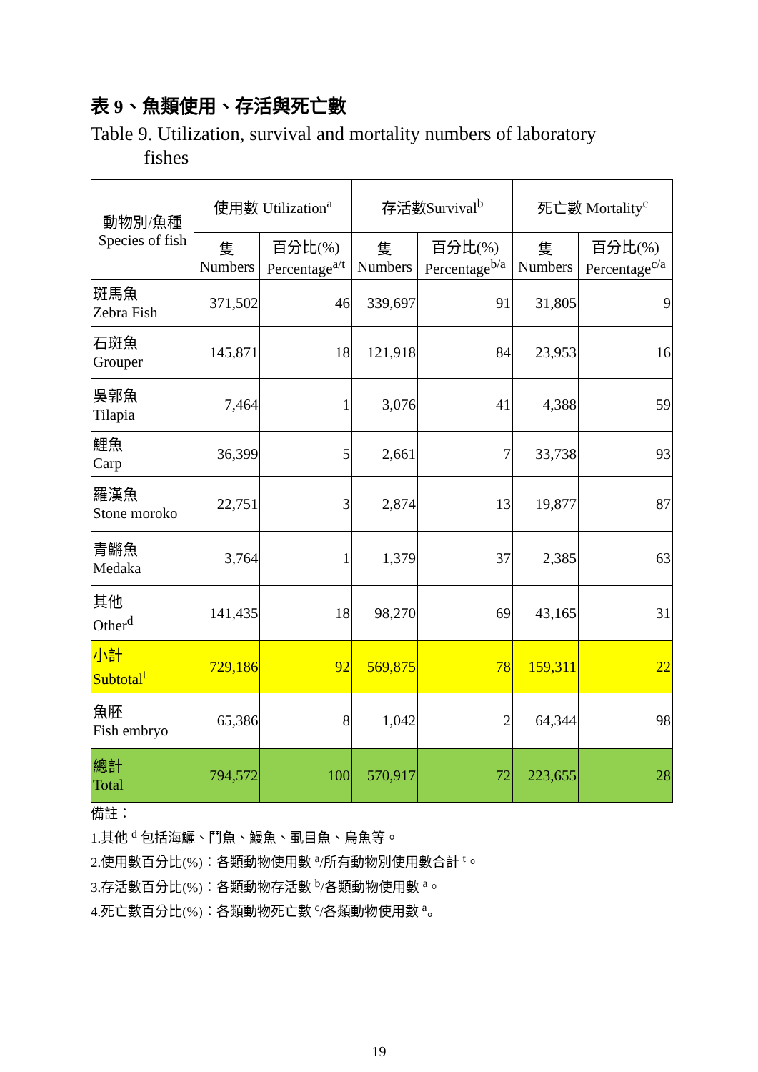表 9、魚類使用、存活與死亡數
Table 9. Utilization, survival and mortality numbers of laboratory
fishes
| 動物別/魚種 Species of fish | 使用數 Utilization<sup>a</sup> | | 存活數Survival<sup>b</sup> | | 死亡數 Mortality<sup>c</sup> | |
| --- | --- | --- | --- | --- | --- | --- |
| | 隻 Numbers | 百分比(%) Percentage<sup>a/t</sup> | 隻 Numbers | 百分比(%) Percentage<sup>b/a</sup> | 隻 Numbers | 百分比(%) Percentage<sup>c/a</sup> |
| 斑馬魚 Zebra Fish | 371,502 | 46 | 339,697 | 91 | 31,805 | 9 |
| 石斑魚 Grouper | 145,871 | 18 | 121,918 | 84 | 23,953 | 16 |
| 吳郭魚 Tilapia | 7,464 | 1 | 3,076 | 41 | 4,388 | 59 |
| 鯉魚 Carp | 36,399 | 5 | 2,661 | 7 | 33,738 | 93 |
| 羅漢魚 Stone moroko | 22,751 | 3 | 2,874 | 13 | 19,877 | 87 |
| 青鱂魚 Medaka | 3,764 | 1 | 1,379 | 37 | 2,385 | 63 |
| 其他 Other<sup>d</sup> | 141,435 | 18 | 98,270 | 69 | 43,165 | 31 |
| 小計 Subtotal<sup>t</sup> | 729,186 | 92 | 569,875 | 78 | 159,311 | 22 |
| 魚胚 Fish embryo | 65,386 | 8 | 1,042 | 2 | 64,344 | 98 |
| 總計 Total | 794,572 | 100 | 570,917 | 72 | 223,655 | 28 |
備註：
1.其他 <sup>d</sup> 包括海鱺、鬥魚、鰻魚、虱目魚、烏魚等。
2.使用數百分比(%)：各類動物使用數 <sup>a</sup>/所有動物別使用數合計 <sup>t</sup>。
3.存活數百分比(%)：各類動物存活數 <sup>b</sup>/各類動物使用數 <sup>a</sup>。
4.死亡數百分比(%)：各類動物死亡數 <sup>c</sup>/各類動物使用數 <sup>a</sup>。
19